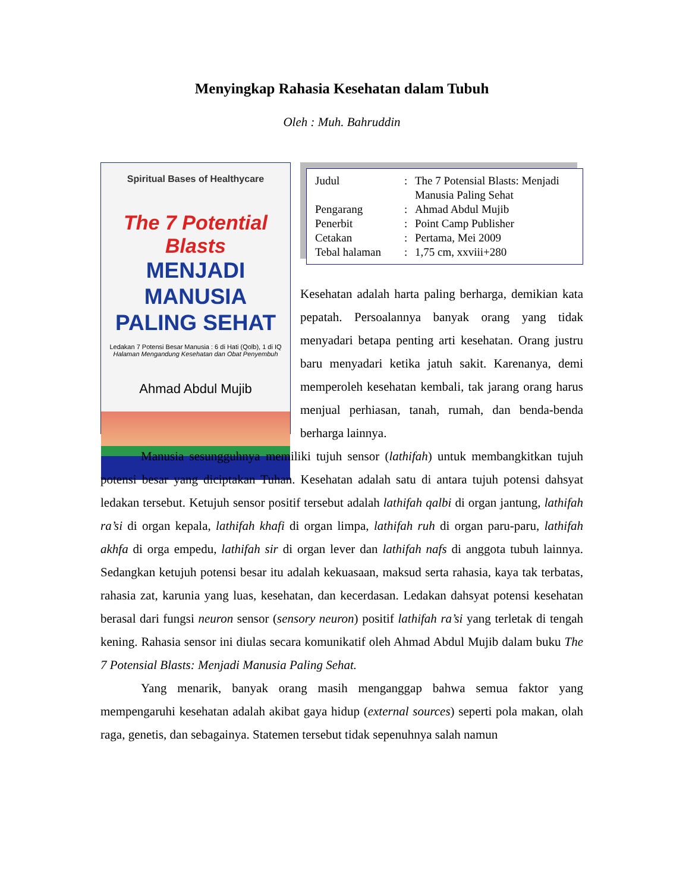Menyingkap Rahasia Kesehatan dalam Tubuh
Oleh : Muh. Bahruddin
Spiritual Bases of Healthycare
The 7 Potential Blasts
MENJADI MANUSIA
PALING SEHAT
Ledakan 7 Potensi Besar Manusia : 6 di Hati (Qolb), 1 di IQ
Halaman Mengandung Kesehatan dan Obat Penyembuh
Ahmad Abdul Mujib
| Judul | : | The 7 Potensial Blasts: Menjadi Manusia Paling Sehat |
| Pengarang | : | Ahmad Abdul Mujib |
| Penerbit | : | Point Camp Publisher |
| Cetakan | : | Pertama, Mei 2009 |
| Tebal halaman | : | 1,75 cm, xxviii+280 |
Kesehatan adalah harta paling berharga, demikian kata pepatah. Persoalannya banyak orang yang tidak menyadari betapa penting arti kesehatan. Orang justru baru menyadari ketika jatuh sakit. Karenanya, demi memperoleh kesehatan kembali, tak jarang orang harus menjual perhiasan, tanah, rumah, dan benda-benda berharga lainnya.
Manusia sesungguhnya memiliki tujuh sensor (lathifah) untuk membangkitkan tujuh potensi besar yang diciptakan Tuhan. Kesehatan adalah satu di antara tujuh potensi dahsyat ledakan tersebut. Ketujuh sensor positif tersebut adalah lathifah qalbi di organ jantung, lathifah ra’si di organ kepala, lathifah khafi di organ limpa, lathifah ruh di organ paru-paru, lathifah akhfa di orga empedu, lathifah sir di organ lever dan lathifah nafs di anggota tubuh lainnya. Sedangkan ketujuh potensi besar itu adalah kekuasaan, maksud serta rahasia, kaya tak terbatas, rahasia zat, karunia yang luas, kesehatan, dan kecerdasan. Ledakan dahsyat potensi kesehatan berasal dari fungsi neuron sensor (sensory neuron) positif lathifah ra’si yang terletak di tengah kening. Rahasia sensor ini diulas secara komunikatif oleh Ahmad Abdul Mujib dalam buku The 7 Potensial Blasts: Menjadi Manusia Paling Sehat.
Yang menarik, banyak orang masih menganggap bahwa semua faktor yang mempengaruhi kesehatan adalah akibat gaya hidup (external sources) seperti pola makan, olah raga, genetis, dan sebagainya. Statemen tersebut tidak sepenuhnya salah namun